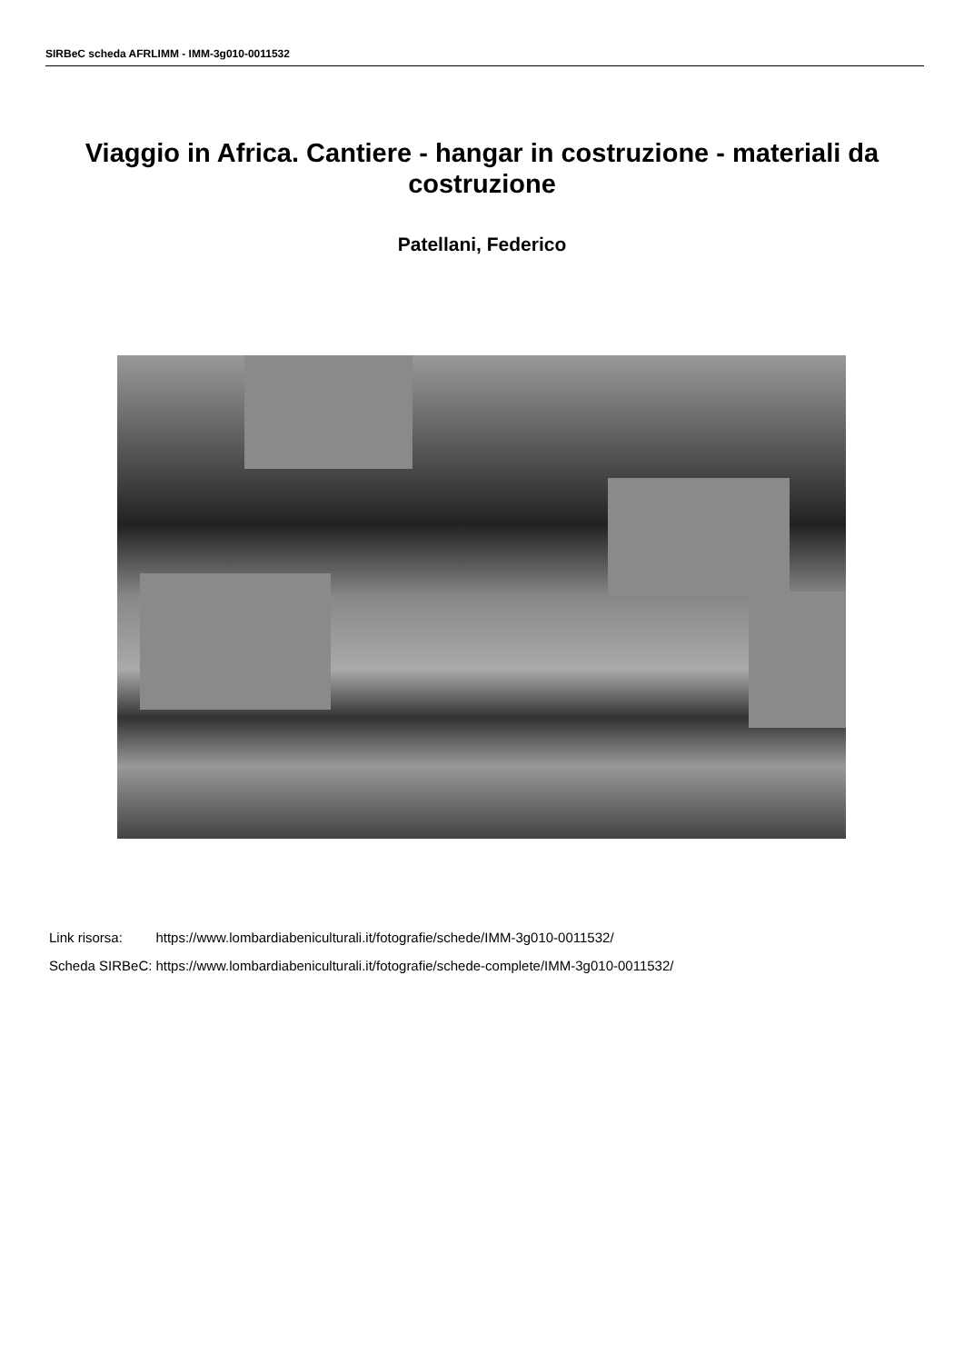SIRBeC scheda AFRLIMM - IMM-3g010-0011532
Viaggio in Africa. Cantiere - hangar in costruzione - materiali da costruzione
Patellani, Federico
| Link risorsa: | https://www.lombardiabeniculturali.it/fotografie/schede/IMM-3g010-0011532/ |
| Scheda SIRBeC: | https://www.lombardiabeniculturali.it/fotografie/schede-complete/IMM-3g010-0011532/ |